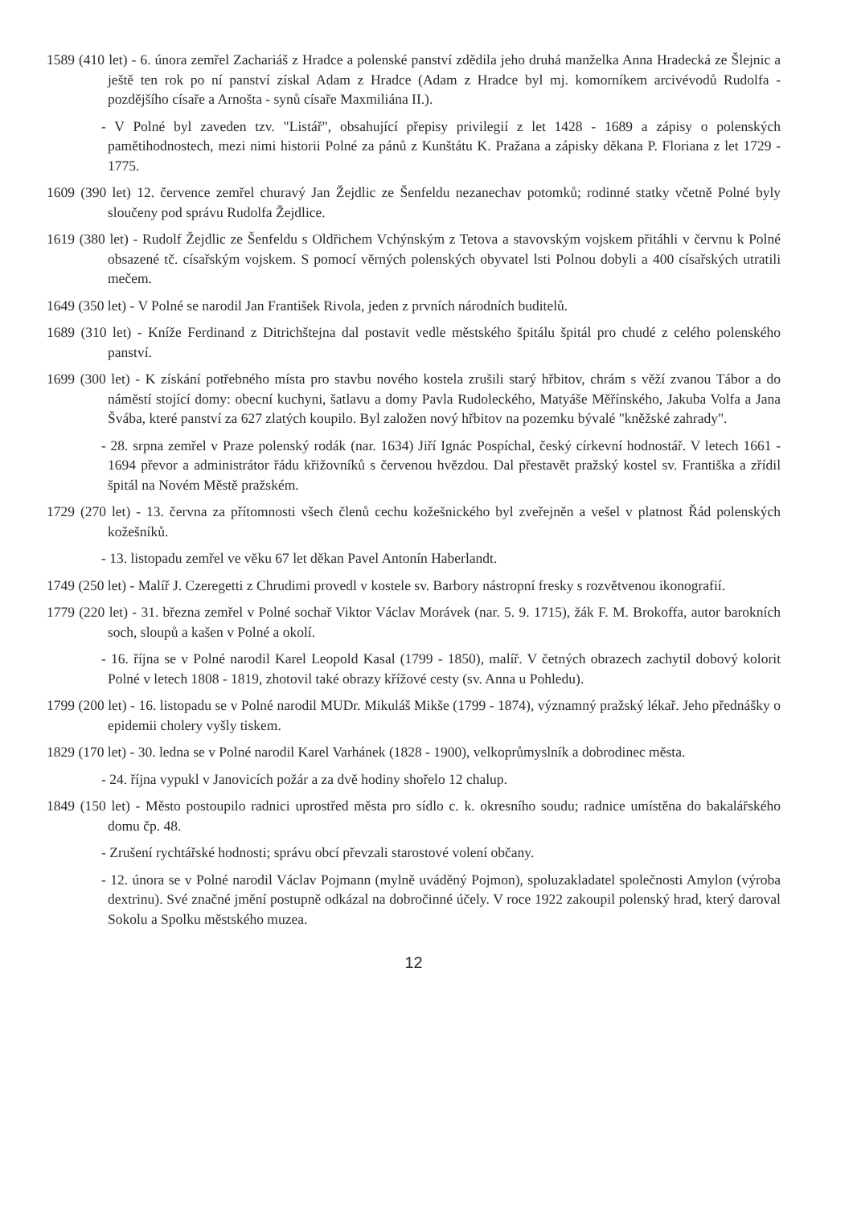1589 (410 let) - 6. února zemřel Zachariáš z Hradce a polenské panství zdědila jeho druhá manželka Anna Hradecká ze Šlejnic a ještě ten rok po ní panství získal Adam z Hradce (Adam z Hradce byl mj. komorníkem arcivévodů Rudolfa - pozdějšího císaře a Arnošta - synů císaře Maxmiliána II.).
- V Polné byl zaveden tzv. "Listář", obsahující přepisy privilegií z let 1428 - 1689 a zápisy o polenských pamětihodnostech, mezi nimi historii Polné za pánů z Kunštátu K. Pražana a zápisky děkana P. Floriana z let 1729 - 1775.
1609 (390 let) 12. července zemřel churavý Jan Žejdlic ze Šenfeldu nezanechav potomků; rodinné statky včetně Polné byly sloučeny pod správu Rudolfa Žejdlice.
1619 (380 let) - Rudolf Žejdlic ze Šenfeldu s Oldřichem Vchýnským z Tetova a stavovským vojskem přitáhli v červnu k Polné obsazené tč. císařským vojskem. S pomocí věrných polenských obyvatel lsti Polnou dobyli a 400 císařských utratili mečem.
1649 (350 let) - V Polné se narodil Jan František Rivola, jeden z prvních národních buditelů.
1689 (310 let) - Kníže Ferdinand z Ditrichštejna dal postavit vedle městského špitálu špitál pro chudé z celého polenského panství.
1699 (300 let) - K získání potřebného místa pro stavbu nového kostela zrušili starý hřbitov, chrám s věží zvanou Tábor a do náměstí stojící domy: obecní kuchyni, šatlavu a domy Pavla Rudoleckého, Matyáše Měřínského, Jakuba Volfa a Jana Švába, které panství za 627 zlatých koupilo. Byl založen nový hřbitov na pozemku bývalé "kněžské zahrady".
- 28. srpna zemřel v Praze polenský rodák (nar. 1634) Jiří Ignác Pospíchal, český církevní hodnostář. V letech 1661 - 1694 převor a administrátor řádu křižovníků s červenou hvězdou. Dal přestavět pražský kostel sv. Františka a zřídil špitál na Novém Městě pražském.
1729 (270 let) - 13. června za přítomnosti všech členů cechu kožešnického byl zveřejněn a vešel v platnost Řád polenských kožešníků.
- 13. listopadu zemřel ve věku 67 let děkan Pavel Antonín Haberlandt.
1749 (250 let) - Malíř J. Czeregetti z Chrudimi provedl v kostele sv. Barbory nástropní fresky s rozvětvenou ikonografií.
1779 (220 let) - 31. března zemřel v Polné sochař Viktor Václav Morávek (nar. 5. 9. 1715), žák F. M. Brokoffa, autor barokních soch, sloupů a kašen v Polné a okolí.
- 16. října se v Polné narodil Karel Leopold Kasal (1799 - 1850), malíř. V četných obrazech zachytil dobový kolorit Polné v letech 1808 - 1819, zhotovil také obrazy křížové cesty (sv. Anna u Pohledu).
1799 (200 let) - 16. listopadu se v Polné narodil MUDr. Mikuláš Mikše (1799 - 1874), významný pražský lékař. Jeho přednášky o epidemii cholery vyšly tiskem.
1829 (170 let) - 30. ledna se v Polné narodil Karel Varhánek (1828 - 1900), velkoprůmyslník a dobrodinec města.
- 24. října vypukl v Janovicích požár a za dvě hodiny shořelo 12 chalup.
1849 (150 let) - Město postoupilo radnici uprostřed města pro sídlo c. k. okresního soudu; radnice umístěna do bakalářského domu čp. 48.
- Zrušení rychtářské hodnosti; správu obcí převzali starostové volení občany.
- 12. února se v Polné narodil Václav Pojmann (mylně uváděný Pojmon), spoluzakladatel společnosti Amylon (výroba dextrinu). Své značné jmění postupně odkázal na dobročinné účely. V roce 1922 zakoupil polenský hrad, který daroval Sokolu a Spolku městského muzea.
12